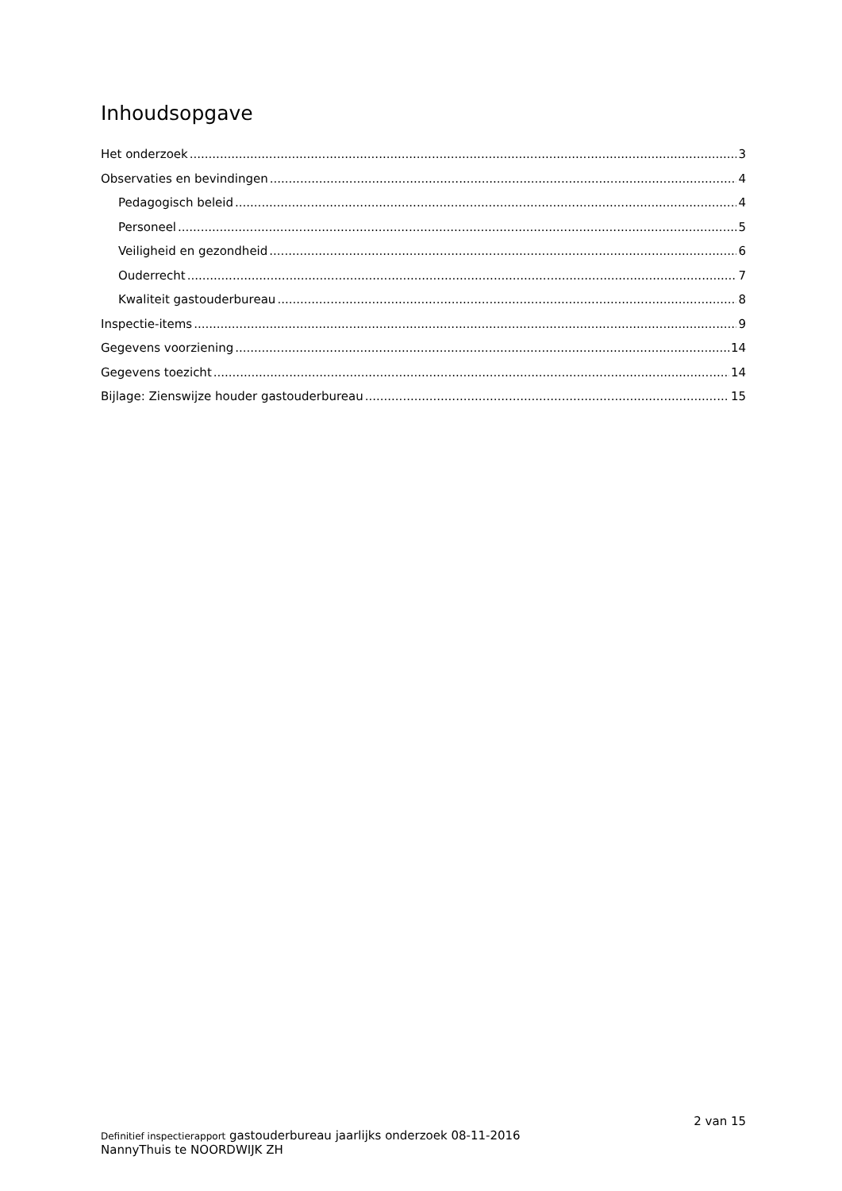Inhoudsopgave
Het onderzoek 3
Observaties en bevindingen 4
Pedagogisch beleid 4
Personeel 5
Veiligheid en gezondheid 6
Ouderrecht 7
Kwaliteit gastouderbureau 8
Inspectie-items 9
Gegevens voorziening 14
Gegevens toezicht 14
Bijlage: Zienswijze houder gastouderbureau 15
2 van 15
Definitief inspectierapport gastouderbureau jaarlijks onderzoek 08-11-2016
NannyThuis te NOORDWIJK ZH